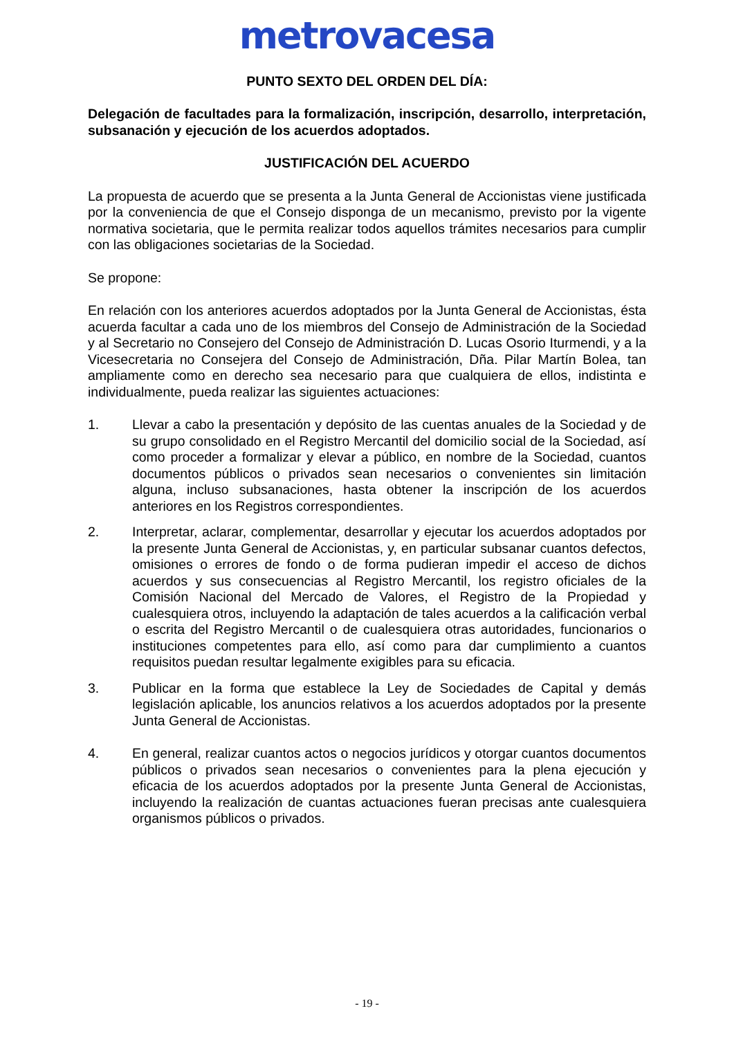metrovacesa
PUNTO SEXTO DEL ORDEN DEL DÍA:
Delegación de facultades para la formalización, inscripción, desarrollo, interpretación, subsanación y ejecución de los acuerdos adoptados.
JUSTIFICACIÓN DEL ACUERDO
La propuesta de acuerdo que se presenta a la Junta General de Accionistas viene justificada por la conveniencia de que el Consejo disponga de un mecanismo, previsto por la vigente normativa societaria, que le permita realizar todos aquellos trámites necesarios para cumplir con las obligaciones societarias de la Sociedad.
Se propone:
En relación con los anteriores acuerdos adoptados por la Junta General de Accionistas, ésta acuerda facultar a cada uno de los miembros del Consejo de Administración de la Sociedad y al Secretario no Consejero del Consejo de Administración D. Lucas Osorio Iturmendi, y a la Vicesecretaria no Consejera del Consejo de Administración, Dña. Pilar Martín Bolea, tan ampliamente como en derecho sea necesario para que cualquiera de ellos, indistinta e individualmente, pueda realizar las siguientes actuaciones:
1. Llevar a cabo la presentación y depósito de las cuentas anuales de la Sociedad y de su grupo consolidado en el Registro Mercantil del domicilio social de la Sociedad, así como proceder a formalizar y elevar a público, en nombre de la Sociedad, cuantos documentos públicos o privados sean necesarios o convenientes sin limitación alguna, incluso subsanaciones, hasta obtener la inscripción de los acuerdos anteriores en los Registros correspondientes.
2. Interpretar, aclarar, complementar, desarrollar y ejecutar los acuerdos adoptados por la presente Junta General de Accionistas, y, en particular subsanar cuantos defectos, omisiones o errores de fondo o de forma pudieran impedir el acceso de dichos acuerdos y sus consecuencias al Registro Mercantil, los registro oficiales de la Comisión Nacional del Mercado de Valores, el Registro de la Propiedad y cualesquiera otros, incluyendo la adaptación de tales acuerdos a la calificación verbal o escrita del Registro Mercantil o de cualesquiera otras autoridades, funcionarios o instituciones competentes para ello, así como para dar cumplimiento a cuantos requisitos puedan resultar legalmente exigibles para su eficacia.
3. Publicar en la forma que establece la Ley de Sociedades de Capital y demás legislación aplicable, los anuncios relativos a los acuerdos adoptados por la presente Junta General de Accionistas.
4. En general, realizar cuantos actos o negocios jurídicos y otorgar cuantos documentos públicos o privados sean necesarios o convenientes para la plena ejecución y eficacia de los acuerdos adoptados por la presente Junta General de Accionistas, incluyendo la realización de cuantas actuaciones fueran precisas ante cualesquiera organismos públicos o privados.
- 19 -